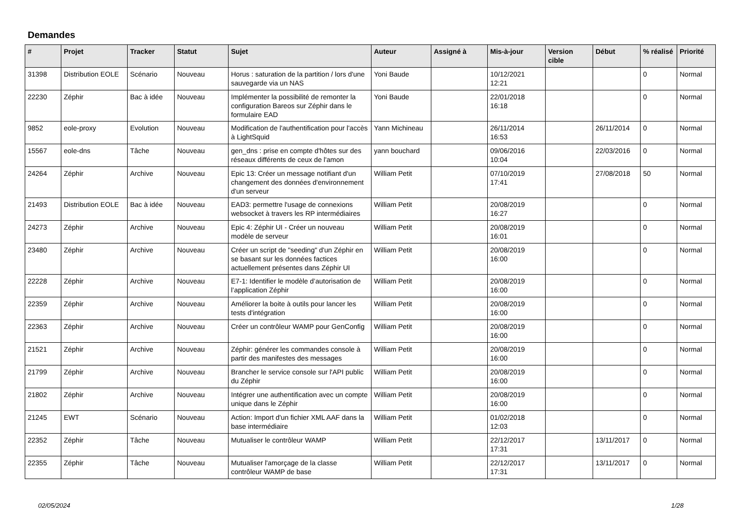Demandes
| # | Projet | Tracker | Statut | Sujet | Auteur | Assigné à | Mis-à-jour | Version cible | Début | % réalisé | Priorité |
| --- | --- | --- | --- | --- | --- | --- | --- | --- | --- | --- | --- |
| 31398 | Distribution EOLE | Scénario | Nouveau | Horus : saturation de la partition / lors d'une sauvegarde via un NAS | Yoni Baude | | 10/12/2021 12:21 | | | 0 | Normal |
| 22230 | Zéphir | Bac à idée | Nouveau | Implémenter la possibilité de remonter la configuration Bareos sur Zéphir dans le formulaire EAD | Yoni Baude | | 22/01/2018 16:18 | | | 0 | Normal |
| 9852 | eole-proxy | Evolution | Nouveau | Modification de l'authentification pour l'accès à LightSquid | Yann Michineau | | 26/11/2014 16:53 | | 26/11/2014 | 0 | Normal |
| 15567 | eole-dns | Tâche | Nouveau | gen_dns : prise en compte d'hôtes sur des réseaux différents de ceux de l'amon | yann bouchard | | 09/06/2016 10:04 | | 22/03/2016 | 0 | Normal |
| 24264 | Zéphir | Archive | Nouveau | Epic 13: Créer un message notifiant d'un changement des données d'environnement d'un serveur | William Petit | | 07/10/2019 17:41 | | 27/08/2018 | 50 | Normal |
| 21493 | Distribution EOLE | Bac à idée | Nouveau | EAD3: permettre l'usage de connexions websocket à travers les RP intermédiaires | William Petit | | 20/08/2019 16:27 | | | 0 | Normal |
| 24273 | Zéphir | Archive | Nouveau | Epic 4: Zéphir UI - Créer un nouveau modèle de serveur | William Petit | | 20/08/2019 16:01 | | | 0 | Normal |
| 23480 | Zéphir | Archive | Nouveau | Créer un script de "seeding" d'un Zéphir en se basant sur les données factices actuellement présentes dans Zéphir UI | William Petit | | 20/08/2019 16:00 | | | 0 | Normal |
| 22228 | Zéphir | Archive | Nouveau | E7-1: Identifier le modèle d’autorisation de l’application Zéphir | William Petit | | 20/08/2019 16:00 | | | 0 | Normal |
| 22359 | Zéphir | Archive | Nouveau | Améliorer la boite à outils pour lancer les tests d'intégration | William Petit | | 20/08/2019 16:00 | | | 0 | Normal |
| 22363 | Zéphir | Archive | Nouveau | Créer un contrôleur WAMP pour GenConfig | William Petit | | 20/08/2019 16:00 | | | 0 | Normal |
| 21521 | Zéphir | Archive | Nouveau | Zéphir: générer les commandes console à partir des manifestes des messages | William Petit | | 20/08/2019 16:00 | | | 0 | Normal |
| 21799 | Zéphir | Archive | Nouveau | Brancher le service console sur l'API public du Zéphir | William Petit | | 20/08/2019 16:00 | | | 0 | Normal |
| 21802 | Zéphir | Archive | Nouveau | Intégrer une authentification avec un compte unique dans le Zéphir | William Petit | | 20/08/2019 16:00 | | | 0 | Normal |
| 21245 | EWT | Scénario | Nouveau | Action: Import d'un fichier XML AAF dans la base intermédiaire | William Petit | | 01/02/2018 12:03 | | | 0 | Normal |
| 22352 | Zéphir | Tâche | Nouveau | Mutualiser le contrôleur WAMP | William Petit | | 22/12/2017 17:31 | | 13/11/2017 | 0 | Normal |
| 22355 | Zéphir | Tâche | Nouveau | Mutualiser l'amorçage de la classe contrôleur WAMP de base | William Petit | | 22/12/2017 17:31 | | 13/11/2017 | 0 | Normal |
02/05/2024 1/28